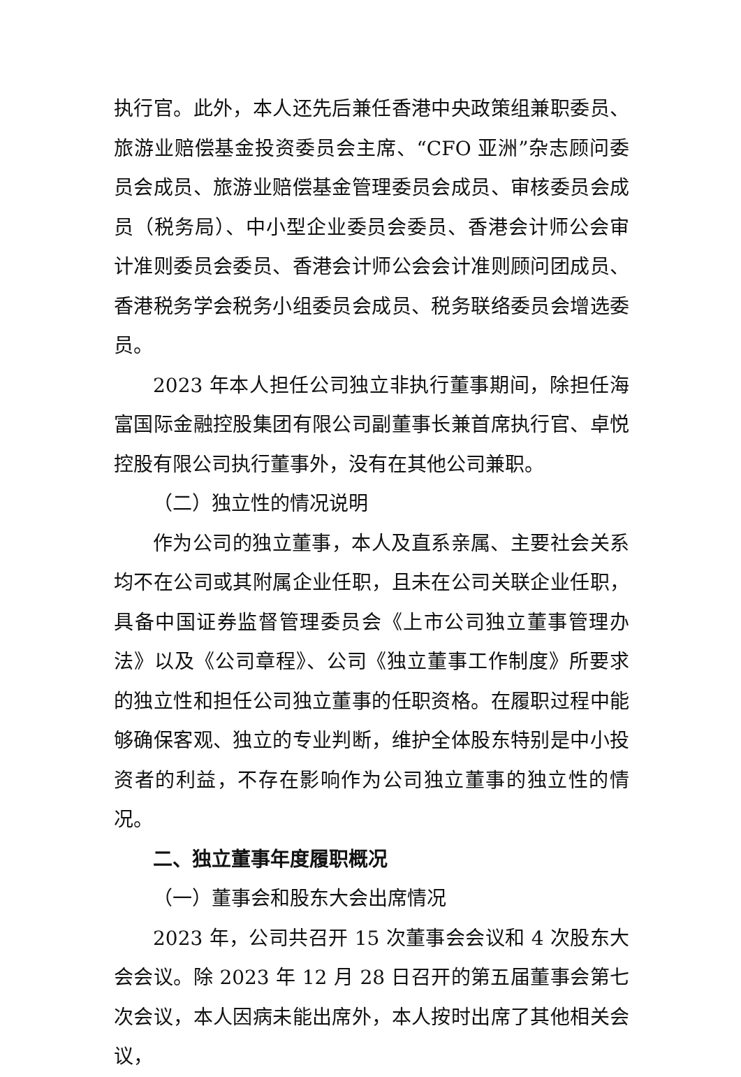执行官。此外，本人还先后兼任香港中央政策组兼职委员、旅游业赔偿基金投资委员会主席、“CFO 亚洲”杂志顾问委员会成员、旅游业赔偿基金管理委员会成员、审核委员会成员（税务局）、中小型企业委员会委员、香港会计师公会审计准则委员会委员、香港会计师公会会计准则顾问团成员、香港税务学会税务小组委员会成员、税务联络委员会增选委员。
2023 年本人担任公司独立非执行董事期间，除担任海富国际金融控股集团有限公司副董事长兼首席执行官、卓悦控股有限公司执行董事外，没有在其他公司兼职。
（二）独立性的情况说明
作为公司的独立董事，本人及直系亲属、主要社会关系均不在公司或其附属企业任职，且未在公司关联企业任职，具备中国证券监督管理委员会《上市公司独立董事管理办法》以及《公司章程》、公司《独立董事工作制度》所要求的独立性和担任公司独立董事的任职资格。在履职过程中能够确保客观、独立的专业判断，维护全体股东特别是中小投资者的利益，不存在影响作为公司独立董事的独立性的情况。
二、独立董事年度履职概况
（一）董事会和股东大会出席情况
2023 年，公司共召开 15 次董事会会议和 4 次股东大会会议。除 2023 年 12 月 28 日召开的第五届董事会第七次会议，本人因病未能出席外，本人按时出席了其他相关会议，